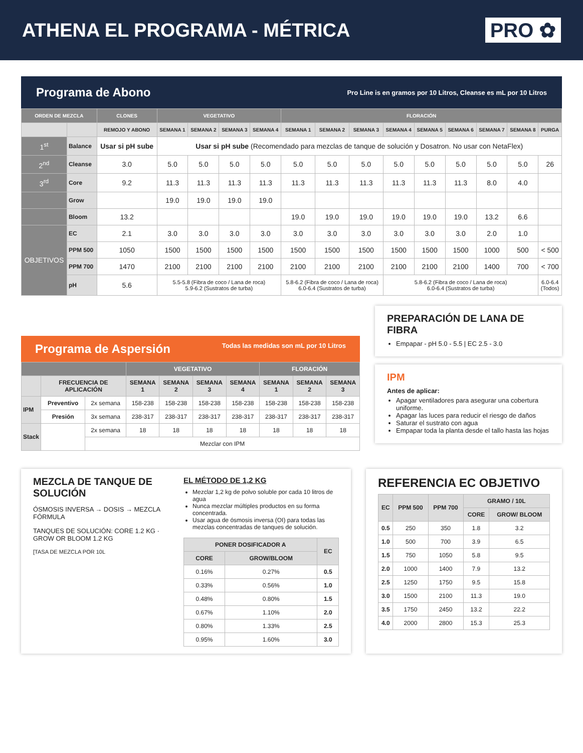ATHENA EL PROGRAMA - MÉTRICA PRO ✿
Programa de Abono
Pro Line is en gramos por 10 Litros, Cleanse es mL por 10 Litros
| ORDEN DE MEZCLA | | CLONES | VEGETATIVO | | | | FLORACIÓN | | | | | | | | |
| --- | --- | --- | --- | --- | --- | --- | --- | --- | --- | --- | --- | --- | --- | --- | --- |
| | | REMOJO Y ABONO | SEMANA 1 | SEMANA 2 | SEMANA 3 | SEMANA 4 | SEMANA 1 | SEMANA 2 | SEMANA 3 | SEMANA 4 | SEMANA 5 | SEMANA 6 | SEMANA 7 | SEMANA 8 | PURGA |
| 1<sup>st</sup> | Balance | Usar si pH sube | Usar si pH sube (Recomendado para mezclas de tanque de solución y Dosatron. No usar con NetaFlex) | | | | | | | | | | | | |
| 2<sup>nd</sup> | Cleanse | 3.0 | 5.0 | 5.0 | 5.0 | 5.0 | 5.0 | 5.0 | 5.0 | 5.0 | 5.0 | 5.0 | 5.0 | 5.0 | 26 |
| 3<sup>rd</sup> | Core | 9.2 | 11.3 | 11.3 | 11.3 | 11.3 | 11.3 | 11.3 | 11.3 | 11.3 | 11.3 | 11.3 | 8.0 | 4.0 | |
| | Grow | | 19.0 | 19.0 | 19.0 | 19.0 | | | | | | | | | |
| | Bloom | 13.2 | | | | | 19.0 | 19.0 | 19.0 | 19.0 | 19.0 | 19.0 | 13.2 | 6.6 | |
| OBJETIVOS | EC | 2.1 | 3.0 | 3.0 | 3.0 | 3.0 | 3.0 | 3.0 | 3.0 | 3.0 | 3.0 | 3.0 | 2.0 | 1.0 | |
| | PPM 500 | 1050 | 1500 | 1500 | 1500 | 1500 | 1500 | 1500 | 1500 | 1500 | 1500 | 1500 | 1000 | 500 | < 500 |
| | PPM 700 | 1470 | 2100 | 2100 | 2100 | 2100 | 2100 | 2100 | 2100 | 2100 | 2100 | 2100 | 1400 | 700 | < 700 |
| | pH | 5.6 | 5.5-5.8 (Fibra de coco / Lana de roca) 5.9-6.2 (Sustratos de turba) | | | | 5.8-6.2 (Fibra de coco / Lana de roca) 6.0-6.4 (Sustratos de turba) | | | 5.8-6.2 (Fibra de coco / Lana de roca) 6.0-6.4 (Sustratos de turba) | | | | | 6.0-6.4 (Todos) |
Programa de Aspersión
Todas las medidas son mL por 10 Litros
| | | | VEGETATIVO | | | | FLORACIÓN | | |
| --- | --- | --- | --- | --- | --- | --- | --- | --- | --- |
| | FRECUENCIA DE APLICACIÓN | | SEMANA 1 | SEMANA 2 | SEMANA 3 | SEMANA 4 | SEMANA 1 | SEMANA 2 | SEMANA 3 |
| IPM | Preventivo | 2x semana | 158-238 | 158-238 | 158-238 | 158-238 | 158-238 | 158-238 | 158-238 |
| | Presión | 3x semana | 238-317 | 238-317 | 238-317 | 238-317 | 238-317 | 238-317 | 238-317 |
| Stack | | 2x semana | 18 | 18 | 18 | 18 | 18 | 18 | 18 |
| | | Mezclar con IPM | | | | | | | |
PREPARACIÓN DE LANA DE FIBRA
Empapar - pH 5.0 - 5.5 | EC 2.5 - 3.0
IPM
Antes de aplicar:
Apagar ventiladores para asegurar una cobertura uniforme.
Apagar las luces para reducir el riesgo de daños
Saturar el sustrato con agua
Empapar toda la planta desde el tallo hasta las hojas
MEZCLA DE TANQUE DE SOLUCIÓN
ÓSMOSIS INVERSA → DOSIS → MEZCLA FÓRMULA
TANQUES DE SOLUCIÓN: CORE 1.2 KG · GROW OR BLOOM 1.2 KG
[TASA DE MEZCLA POR 10L
EL MÉTODO DE 1,2 KG
Mezclar 1,2 kg de polvo soluble por cada 10 litros de agua
Nunca mezclar múltiples productos en su forma concentrada.
Usar agua de ósmosis inversa (OI) para todas las mezclas concentradas de tanques de solución.
| PONER DOSIFICADOR A | | EC |
| --- | --- | --- |
| CORE | GROW/BLOOM | |
| 0.16% | 0.27% | 0.5 |
| 0.33% | 0.56% | 1.0 |
| 0.48% | 0.80% | 1.5 |
| 0.67% | 1.10% | 2.0 |
| 0.80% | 1.33% | 2.5 |
| 0.95% | 1.60% | 3.0 |
REFERENCIA EC OBJETIVO
| EC | PPM 500 | PPM 700 | GRAMO / 10L | |
| --- | --- | --- | --- | --- |
| | | | CORE | GROW/ BLOOM |
| 0.5 | 250 | 350 | 1.8 | 3.2 |
| 1.0 | 500 | 700 | 3.9 | 6.5 |
| 1.5 | 750 | 1050 | 5.8 | 9.5 |
| 2.0 | 1000 | 1400 | 7.9 | 13.2 |
| 2.5 | 1250 | 1750 | 9.5 | 15.8 |
| 3.0 | 1500 | 2100 | 11.3 | 19.0 |
| 3.5 | 1750 | 2450 | 13.2 | 22.2 |
| 4.0 | 2000 | 2800 | 15.3 | 25.3 |